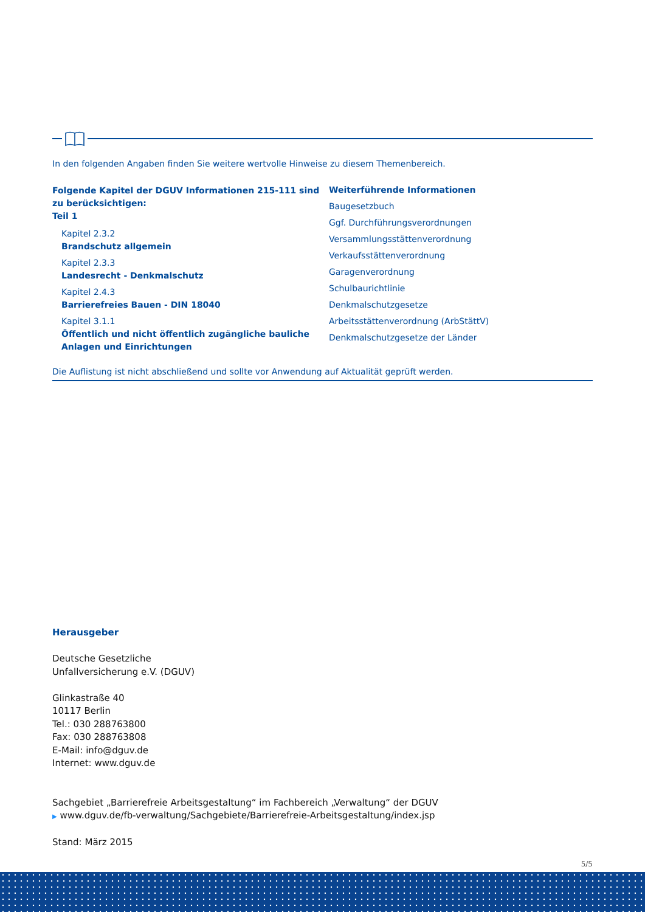In den folgenden Angaben finden Sie weitere wertvolle Hinweise zu diesem Themenbereich.
Folgende Kapitel der DGUV Informationen 215-111 sind zu berücksichtigen:
Teil 1
Kapitel 2.3.2
Brandschutz allgemein
Kapitel 2.3.3
Landesrecht - Denkmalschutz
Kapitel 2.4.3
Barrierefreies Bauen - DIN 18040
Kapitel 3.1.1
Öffentlich und nicht öffentlich zugängliche bauliche Anlagen und Einrichtungen
Weiterführende Informationen
Baugesetzbuch
Ggf. Durchführungsverordnungen
Versammlungsstättenverordnung
Verkaufsstättenverordnung
Garagenverordnung
Schulbaurichtlinie
Denkmalschutzgesetze
Arbeitsstättenverordnung (ArbStättV)
Denkmalschutzgesetze der Länder
Die Auflistung ist nicht abschließend und sollte vor Anwendung auf Aktualität geprüft werden.
Herausgeber
Deutsche Gesetzliche
Unfallversicherung e.V. (DGUV)
Glinkastraße 40
10117 Berlin
Tel.: 030 288763800
Fax: 030 288763808
E-Mail: info@dguv.de
Internet: www.dguv.de
Sachgebiet „Barrierefreie Arbeitsgestaltung“ im Fachbereich „Verwaltung“ der DGUV
▶ www.dguv.de/fb-verwaltung/Sachgebiete/Barrierefreie-Arbeitsgestaltung/index.jsp
Stand: März 2015
5/5